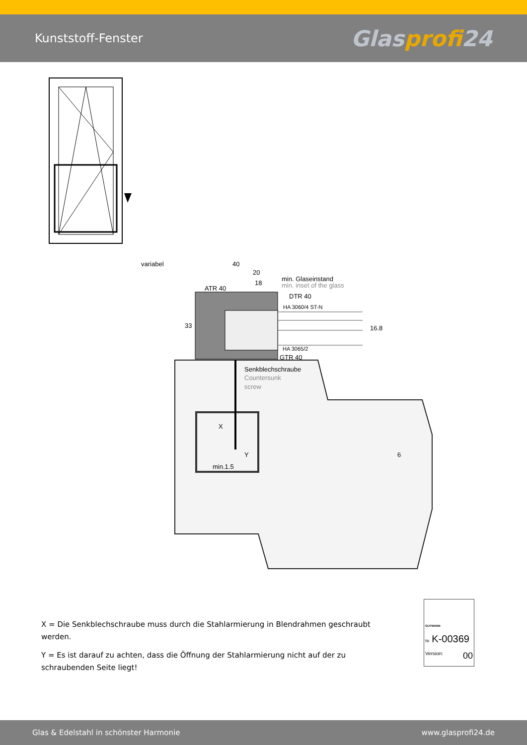Kunststoff-Fenster
Glasprofi24
variabel
40
20
18
min. Glaseinstand
min. inset of the glass
ATR 40
DTR 40
HA 3060/4 ST-N
33
16.8
HA 3065/2
GTR 40
Senkblechschraube
Countersunk
screw
X
Y
min.1.5
6
X = Die Senkblechschraube muss durch die Stahlarmierung in Blendrahmen geschraubt werden.
Y = Es ist darauf zu achten, dass die Öffnung der Stahlarmierung nicht auf der zu schraubenden Seite liegt!
GUTMANN
Nr. K-00369
Version: 00
Glas & Edelstahl in schönster Harmonie www.glasprofi24.de